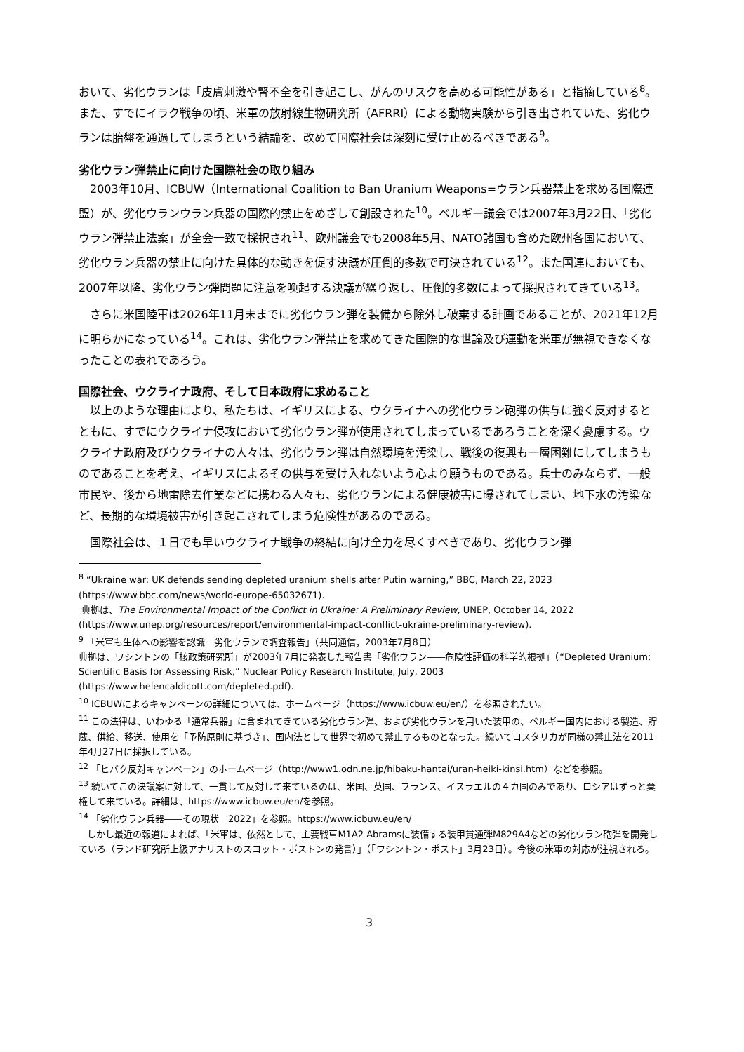おいて、劣化ウランは「皮膚刺激や腎不全を引き起こし、がんのリスクを高める可能性がある」と指摘している<sup>8</sup>。また、すでにイラク戦争の頃、米軍の放射線生物研究所（AFRRI）による動物実験から引き出されていた、劣化ウランは胎盤を通過してしまうという結論を、改めて国際社会は深刻に受け止めるべきである<sup>9</sup>。
劣化ウラン弾禁止に向けた国際社会の取り組み
2003年10月、ICBUW（International Coalition to Ban Uranium Weapons=ウラン兵器禁止を求める国際連盟）が、劣化ウランウラン兵器の国際的禁止をめざして創設された<sup>10</sup>。ベルギー議会では2007年3月22日、「劣化ウラン弾禁止法案」が全会一致で採択され<sup>11</sup>、欧州議会でも2008年5月、NATO諸国も含めた欧州各国において、劣化ウラン兵器の禁止に向けた具体的な動きを促す決議が圧倒的多数で可決されている<sup>12</sup>。また国連においても、2007年以降、劣化ウラン弾問題に注意を喚起する決議が繰り返し、圧倒的多数によって採択されてきている<sup>13</sup>。
さらに米国陸軍は2026年11月末までに劣化ウラン弾を装備から除外し破棄する計画であることが、2021年12月に明らかになっている<sup>14</sup>。これは、劣化ウラン弾禁止を求めてきた国際的な世論及び運動を米軍が無視できなくなったことの表れであろう。
国際社会、ウクライナ政府、そして日本政府に求めること
以上のような理由により、私たちは、イギリスによる、ウクライナへの劣化ウラン砲弾の供与に強く反対するとともに、すでにウクライナ侵攻において劣化ウラン弾が使用されてしまっているであろうことを深く憂慮する。ウクライナ政府及びウクライナの人々は、劣化ウラン弾は自然環境を汚染し、戦後の復興も一層困難にしてしまうものであることを考え、イギリスによるその供与を受け入れないよう心より願うものである。兵士のみならず、一般市民や、後から地雷除去作業などに携わる人々も、劣化ウランによる健康被害に曝されてしまい、地下水の汚染など、長期的な環境被害が引き起こされてしまう危険性があるのである。
国際社会は、１日でも早いウクライナ戦争の終結に向け全力を尽くすべきであり、劣化ウラン弾
<sup>8</sup> “Ukraine war: UK defends sending depleted uranium shells after Putin warning,” BBC, March 22, 2023 (https://www.bbc.com/news/world-europe-65032671).
典拠は、The Environmental Impact of the Conflict in Ukraine: A Preliminary Review, UNEP, October 14, 2022 (https://www.unep.org/resources/report/environmental-impact-conflict-ukraine-preliminary-review).
<sup>9</sup> 「米軍も生体への影響を認識　劣化ウランで調査報告」（共同通信，2003年7月8日）
典拠は、ワシントンの「核政策研究所」が2003年7月に発表した報告書「劣化ウラン――危険性評価の科学的根拠」（“Depleted Uranium: Scientific Basis for Assessing Risk,” Nuclear Policy Research Institute, July, 2003 (https://www.helencaldicott.com/depleted.pdf).
<sup>10</sup> ICBUWによるキャンペーンの詳細については、ホームページ（https://www.icbuw.eu/en/）を参照されたい。
<sup>11</sup> この法律は、いわゆる「通常兵器」に含まれてきている劣化ウラン弾、および劣化ウランを用いた装甲の、ベルギー国内における製造、貯蔵、供給、移送、使用を「予防原則に基づき」、国内法として世界で初めて禁止するものとなった。続いてコスタリカが同様の禁止法を2011年4月27日に採択している。
<sup>12</sup> 「ヒバク反対キャンペーン」のホームページ（http://www1.odn.ne.jp/hibaku-hantai/uran-heiki-kinsi.htm）などを参照。
<sup>13</sup> 続いてこの決議案に対して、一貫して反対して来ているのは、米国、英国、フランス、イスラエルの４カ国のみであり、ロシアはずっと棄権して来ている。詳細は、https://www.icbuw.eu/en/を参照。
<sup>14</sup> 「劣化ウラン兵器――その現状　2022」を参照。https://www.icbuw.eu/en/
しかし最近の報道によれば、「米軍は、依然として、主要戦車M1A2 Abramsに装備する装甲貫通弾M829A4などの劣化ウラン砲弾を開発している（ランド研究所上級アナリストのスコット・ボストンの発言）」（「ワシントン・ポスト」3月23日）。今後の米軍の対応が注視される。
3